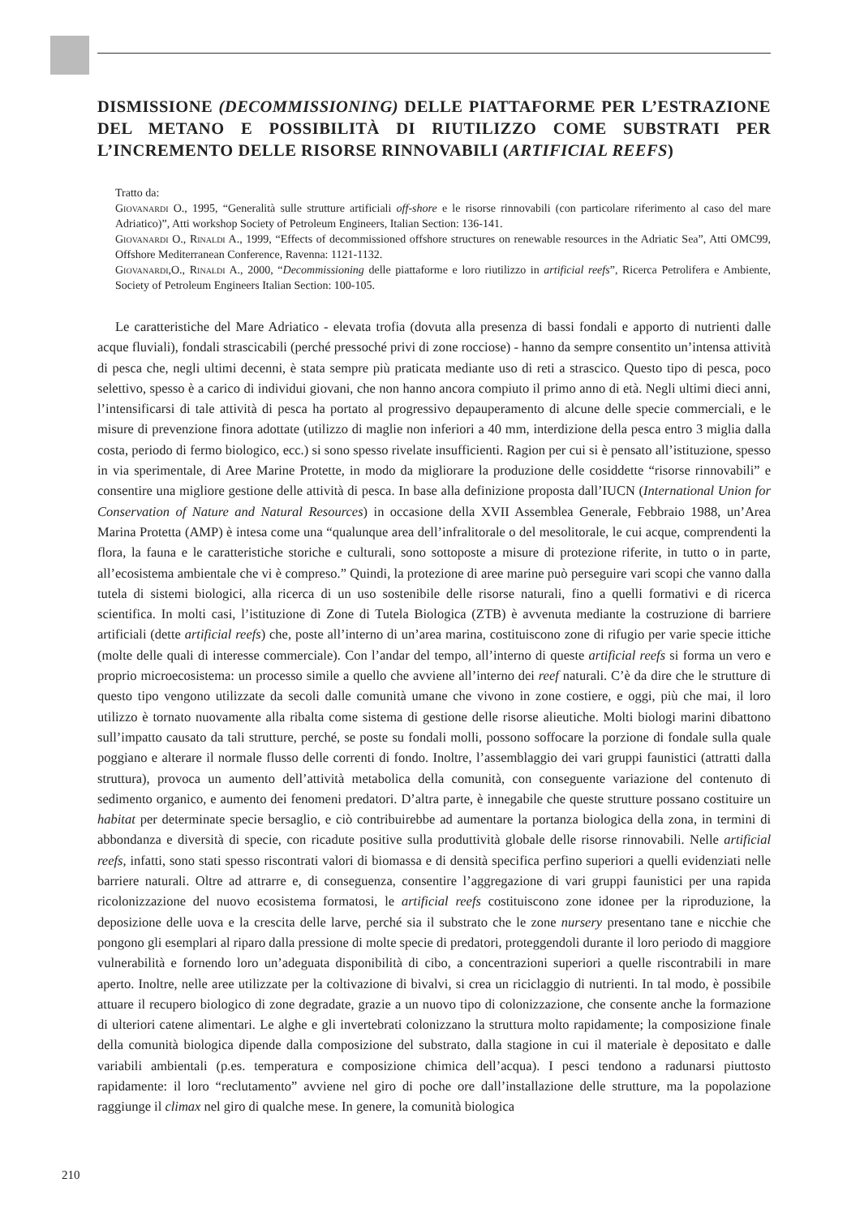DISMISSIONE (DECOMMISSIONING) DELLE PIATTAFORME PER L’ESTRAZIONE DEL METANO E POSSIBILITÀ DI RIUTILIZZO COME SUBSTRATI PER L’INCREMENTO DELLE RISORSE RINNOVABILI (ARTIFICIAL REEFS)
Tratto da:
Giovanardi O., 1995, “Generalità sulle strutture artificiali off-shore e le risorse rinnovabili (con particolare riferimento al caso del mare Adriatico)”, Atti workshop Society of Petroleum Engineers, Italian Section: 136-141.
Giovanardi O., Rinaldi A., 1999, “Effects of decommissioned offshore structures on renewable resources in the Adriatic Sea”, Atti OMC99, Offshore Mediterranean Conference, Ravenna: 1121-1132.
Giovanardi,O., Rinaldi A., 2000, “Decommissioning delle piattaforme e loro riutilizzo in artificial reefs”, Ricerca Petrolifera e Ambiente, Society of Petroleum Engineers Italian Section: 100-105.
Le caratteristiche del Mare Adriatico - elevata trofia (dovuta alla presenza di bassi fondali e apporto di nutrienti dalle acque fluviali), fondali strascicabili (perché pressoché privi di zone rocciose) - hanno da sempre consentito un’intensa attività di pesca che, negli ultimi decenni, è stata sempre più praticata mediante uso di reti a strascico. Questo tipo di pesca, poco selettivo, spesso è a carico di individui giovani, che non hanno ancora compiuto il primo anno di età. Negli ultimi dieci anni, l’intensificarsi di tale attività di pesca ha portato al progressivo depauperamento di alcune delle specie commerciali, e le misure di prevenzione finora adottate (utilizzo di maglie non inferiori a 40 mm, interdizione della pesca entro 3 miglia dalla costa, periodo di fermo biologico, ecc.) si sono spesso rivelate insufficienti. Ragion per cui si è pensato all’istituzione, spesso in via sperimentale, di Aree Marine Protette, in modo da migliorare la produzione delle cosiddette “risorse rinnovabili” e consentire una migliore gestione delle attività di pesca. In base alla definizione proposta dall’IUCN (International Union for Conservation of Nature and Natural Resources) in occasione della XVII Assemblea Generale, Febbraio 1988, un’Area Marina Protetta (AMP) è intesa come una “qualunque area dell’infralitorale o del mesolitorale, le cui acque, comprendenti la flora, la fauna e le caratteristiche storiche e culturali, sono sottoposte a misure di protezione riferite, in tutto o in parte, all’ecosistema ambientale che vi è compreso.” Quindi, la protezione di aree marine può perseguire vari scopi che vanno dalla tutela di sistemi biologici, alla ricerca di un uso sostenibile delle risorse naturali, fino a quelli formativi e di ricerca scientifica. In molti casi, l’istituzione di Zone di Tutela Biologica (ZTB) è avvenuta mediante la costruzione di barriere artificiali (dette artificial reefs) che, poste all’interno di un’area marina, costituiscono zone di rifugio per varie specie ittiche (molte delle quali di interesse commerciale). Con l’andar del tempo, all’interno di queste artificial reefs si forma un vero e proprio microecosistema: un processo simile a quello che avviene all’interno dei reef naturali. C’è da dire che le strutture di questo tipo vengono utilizzate da secoli dalle comunità umane che vivono in zone costiere, e oggi, più che mai, il loro utilizzo è tornato nuovamente alla ribalta come sistema di gestione delle risorse alieutiche. Molti biologi marini dibattono sull’impatto causato da tali strutture, perché, se poste su fondali molli, possono soffocare la porzione di fondale sulla quale poggiano e alterare il normale flusso delle correnti di fondo. Inoltre, l’assemblaggio dei vari gruppi faunistici (attratti dalla struttura), provoca un aumento dell’attività metabolica della comunità, con conseguente variazione del contenuto di sedimento organico, e aumento dei fenomeni predatori. D’altra parte, è innegabile che queste strutture possano costituire un habitat per determinate specie bersaglio, e ciò contribuirebbe ad aumentare la portanza biologica della zona, in termini di abbondanza e diversità di specie, con ricadute positive sulla produttività globale delle risorse rinnovabili. Nelle artificial reefs, infatti, sono stati spesso riscontrati valori di biomassa e di densità specifica perfino superiori a quelli evidenziati nelle barriere naturali. Oltre ad attrarre e, di conseguenza, consentire l’aggregazione di vari gruppi faunistici per una rapida ricolonizzazione del nuovo ecosistema formatosi, le artificial reefs costituiscono zone idonee per la riproduzione, la deposizione delle uova e la crescita delle larve, perché sia il substrato che le zone nursery presentano tane e nicchie che pongono gli esemplari al riparo dalla pressione di molte specie di predatori, proteggendoli durante il loro periodo di maggiore vulnerabilità e fornendo loro un’adeguata disponibilità di cibo, a concentrazioni superiori a quelle riscontrabili in mare aperto. Inoltre, nelle aree utilizzate per la coltivazione di bivalvi, si crea un riciclaggio di nutrienti. In tal modo, è possibile attuare il recupero biologico di zone degradate, grazie a un nuovo tipo di colonizzazione, che consente anche la formazione di ulteriori catene alimentari. Le alghe e gli invertebrati colonizzano la struttura molto rapidamente; la composizione finale della comunità biologica dipende dalla composizione del substrato, dalla stagione in cui il materiale è depositato e dalle variabili ambientali (p.es. temperatura e composizione chimica dell’acqua). I pesci tendono a radunarsi piuttosto rapidamente: il loro “reclutamento” avviene nel giro di poche ore dall’installazione delle strutture, ma la popolazione raggiunge il climax nel giro di qualche mese. In genere, la comunità biologica
210